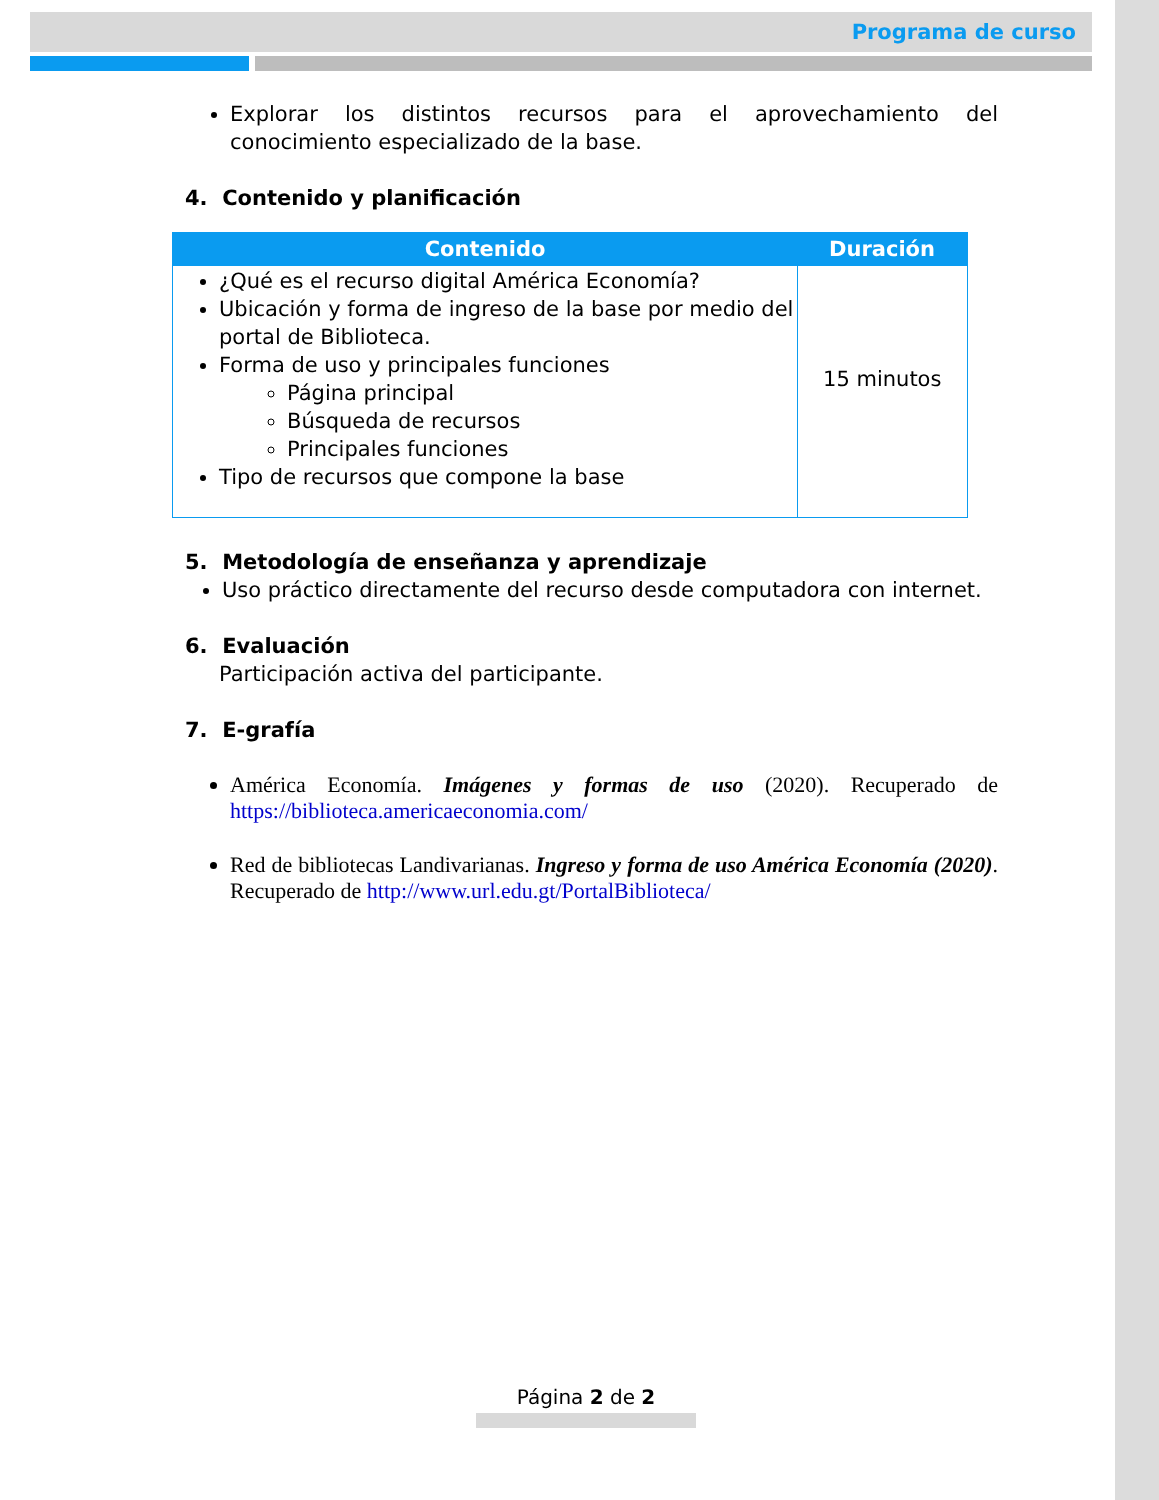Programa de curso
Explorar los distintos recursos para el aprovechamiento del conocimiento especializado de la base.
4. Contenido y planificación
| Contenido | Duración |
| --- | --- |
| ¿Qué es el recurso digital América Economía? Ubicación y forma de ingreso de la base por medio del portal de Biblioteca. Forma de uso y principales funciones Página principal Búsqueda de recursos Principales funciones Tipo de recursos que compone la base | 15 minutos |
5. Metodología de enseñanza y aprendizaje
Uso práctico directamente del recurso desde computadora con internet.
6. Evaluación
Participación activa del participante.
7. E-grafía
América Economía. Imágenes y formas de uso (2020). Recuperado de https://biblioteca.americaeconomia.com/
Red de bibliotecas Landivarianas. Ingreso y forma de uso América Economía (2020). Recuperado de http://www.url.edu.gt/PortalBiblioteca/
Página 2 de 2